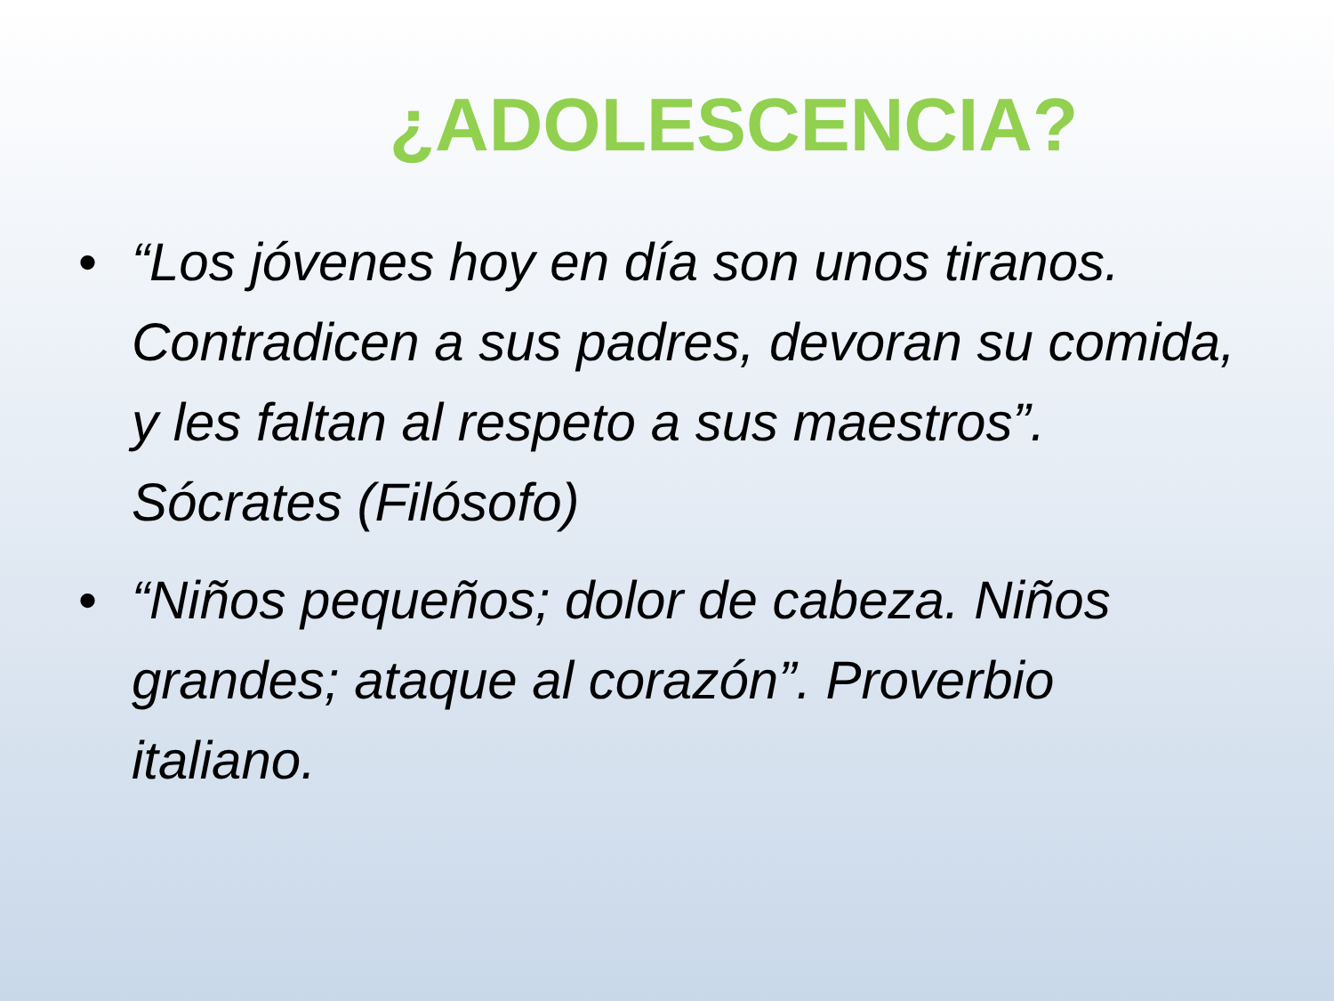¿ADOLESCENCIA?
• “Los jóvenes hoy en día son unos tiranos. Contradicen a sus padres, devoran su comida, y les faltan al respeto a sus maestros”. Sócrates (Filósofo)
• “Niños pequeños; dolor de cabeza. Niños grandes; ataque al corazón”. Proverbio italiano.